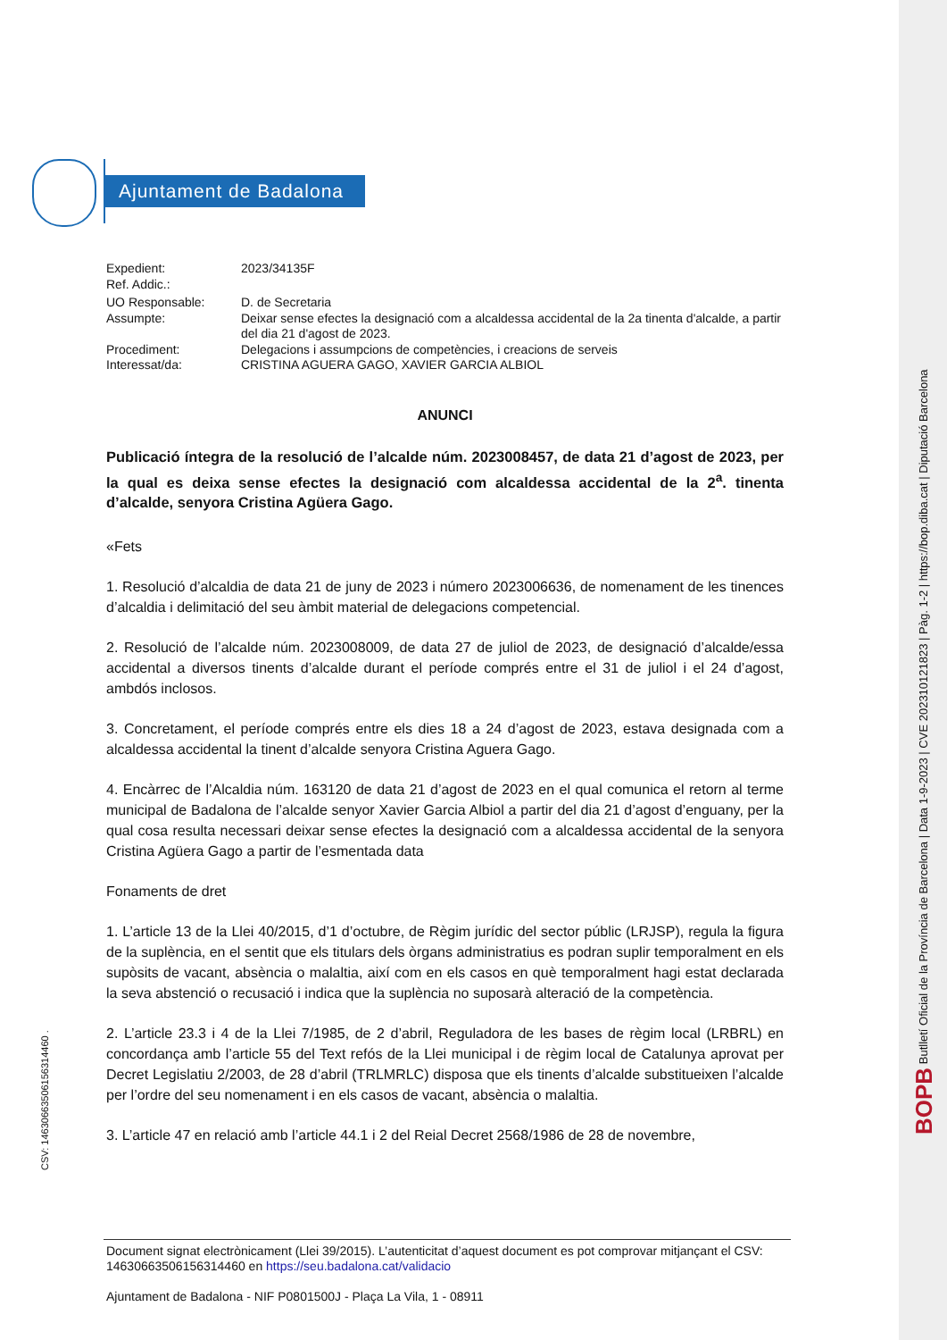Ajuntament de Badalona
| Expedient: | 2023/34135F |
| Ref. Addic.: | |
| UO Responsable: | D. de Secretaria |
| Assumpte: | Deixar sense efectes la designació com a alcaldessa accidental de la 2a tinenta d'alcalde, a partir del dia 21 d'agost de 2023. |
| Procediment: | Delegacions i assumpcions de competències, i creacions de serveis |
| Interessat/da: | CRISTINA AGUERA GAGO, XAVIER GARCIA ALBIOL |
ANUNCI
Publicació íntegra de la resolució de l’alcalde núm. 2023008457, de data 21 d’agost de 2023, per la qual es deixa sense efectes la designació com alcaldessa accidental de la 2<sup>a</sup>. tinenta d’alcalde, senyora Cristina Agüera Gago.
«Fets
1. Resolució d’alcaldia de data 21 de juny de 2023 i número 2023006636, de nomenament de les tinences d’alcaldia i delimitació del seu àmbit material de delegacions competencial.
2. Resolució de l’alcalde núm. 2023008009, de data 27 de juliol de 2023, de designació d’alcalde/essa accidental a diversos tinents d’alcalde durant el període comprés entre el 31 de juliol i el 24 d’agost, ambdós inclosos.
3. Concretament, el període comprés entre els dies 18 a 24 d’agost de 2023, estava designada com a alcaldessa accidental la tinent d’alcalde senyora Cristina Aguera Gago.
4. Encàrrec de l’Alcaldia núm. 163120 de data 21 d’agost de 2023 en el qual comunica el retorn al terme municipal de Badalona de l’alcalde senyor Xavier Garcia Albiol a partir del dia 21 d’agost d’enguany, per la qual cosa resulta necessari deixar sense efectes la designació com a alcaldessa accidental de la senyora Cristina Agüera Gago a partir de l’esmentada data
Fonaments de dret
1. L’article 13 de la Llei 40/2015, d’1 d’octubre, de Règim jurídic del sector públic (LRJSP), regula la figura de la suplència, en el sentit que els titulars dels òrgans administratius es podran suplir temporalment en els supòsits de vacant, absència o malaltia, així com en els casos en què temporalment hagi estat declarada la seva abstenció o recusació i indica que la suplència no suposarà alteració de la competència.
2. L’article 23.3 i 4 de la Llei 7/1985, de 2 d’abril, Reguladora de les bases de règim local (LRBRL) en concordança amb l’article 55 del Text refós de la Llei municipal i de règim local de Catalunya aprovat per Decret Legislatiu 2/2003, de 28 d’abril (TRLMRLC) disposa que els tinents d’alcalde substitueixen l’alcalde per l’ordre del seu nomenament i en els casos de vacant, absència o malaltia.
3. L’article 47 en relació amb l’article 44.1 i 2 del Reial Decret 2568/1986 de 28 de novembre,
Document signat electrònicament (Llei 39/2015). L’autenticitat d’aquest document es pot comprovar mitjançant el CSV: 14630663506156314460 en https://seu.badalona.cat/validacio
Ajuntament de Badalona - NIF P0801500J - Plaça La Vila, 1 - 08911
CSV: 14630663506156314460 .
BOPB Butlletí Oficial de la Província de Barcelona | Data 1-9-2023 | CVE 202310121823 | Pàg. 1-2 | https://bop.diba.cat | Diputació Barcelona